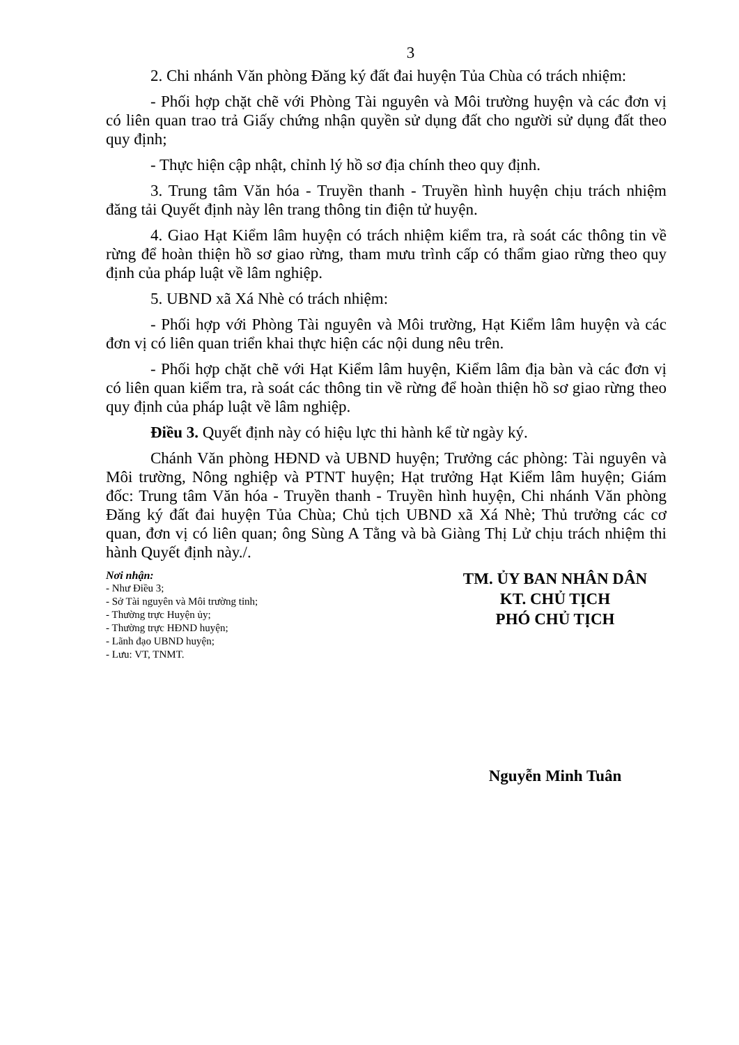3
2. Chi nhánh Văn phòng Đăng ký đất đai huyện Tủa Chùa có trách nhiệm:
- Phối hợp chặt chẽ với Phòng Tài nguyên và Môi trường huyện và các đơn vị có liên quan trao trả Giấy chứng nhận quyền sử dụng đất cho người sử dụng đất theo quy định;
- Thực hiện cập nhật, chỉnh lý hồ sơ địa chính theo quy định.
3. Trung tâm Văn hóa - Truyền thanh - Truyền hình huyện chịu trách nhiệm đăng tải Quyết định này lên trang thông tin điện tử huyện.
4. Giao Hạt Kiểm lâm huyện có trách nhiệm kiểm tra, rà soát các thông tin về rừng để hoàn thiện hồ sơ giao rừng, tham mưu trình cấp có thẩm giao rừng theo quy định của pháp luật về lâm nghiệp.
5. UBND xã Xá Nhè có trách nhiệm:
- Phối hợp với Phòng Tài nguyên và Môi trường, Hạt Kiểm lâm huyện và các đơn vị có liên quan triển khai thực hiện các nội dung nêu trên.
- Phối hợp chặt chẽ với Hạt Kiểm lâm huyện, Kiểm lâm địa bàn và các đơn vị có liên quan kiểm tra, rà soát các thông tin về rừng để hoàn thiện hồ sơ giao rừng theo quy định của pháp luật về lâm nghiệp.
Điều 3. Quyết định này có hiệu lực thi hành kể từ ngày ký.
Chánh Văn phòng HĐND và UBND huyện; Trưởng các phòng: Tài nguyên và Môi trường, Nông nghiệp và PTNT huyện; Hạt trưởng Hạt Kiểm lâm huyện; Giám đốc: Trung tâm Văn hóa - Truyền thanh - Truyền hình huyện, Chi nhánh Văn phòng Đăng ký đất đai huyện Tủa Chùa; Chủ tịch UBND xã Xá Nhè; Thủ trưởng các cơ quan, đơn vị có liên quan; ông Sùng A Tằng và bà Giàng Thị Lử chịu trách nhiệm thi hành Quyết định này./.
Nơi nhận:
- Như Điều 3;
- Sở Tài nguyên và Môi trường tỉnh;
- Thường trực Huyện ủy;
- Thường trực HĐND huyện;
- Lãnh đạo UBND huyện;
- Lưu: VT, TNMT.
TM. ỦY BAN NHÂN DÂN
KT. CHỦ TỊCH
PHÓ CHỦ TỊCH
Nguyễn Minh Tuân